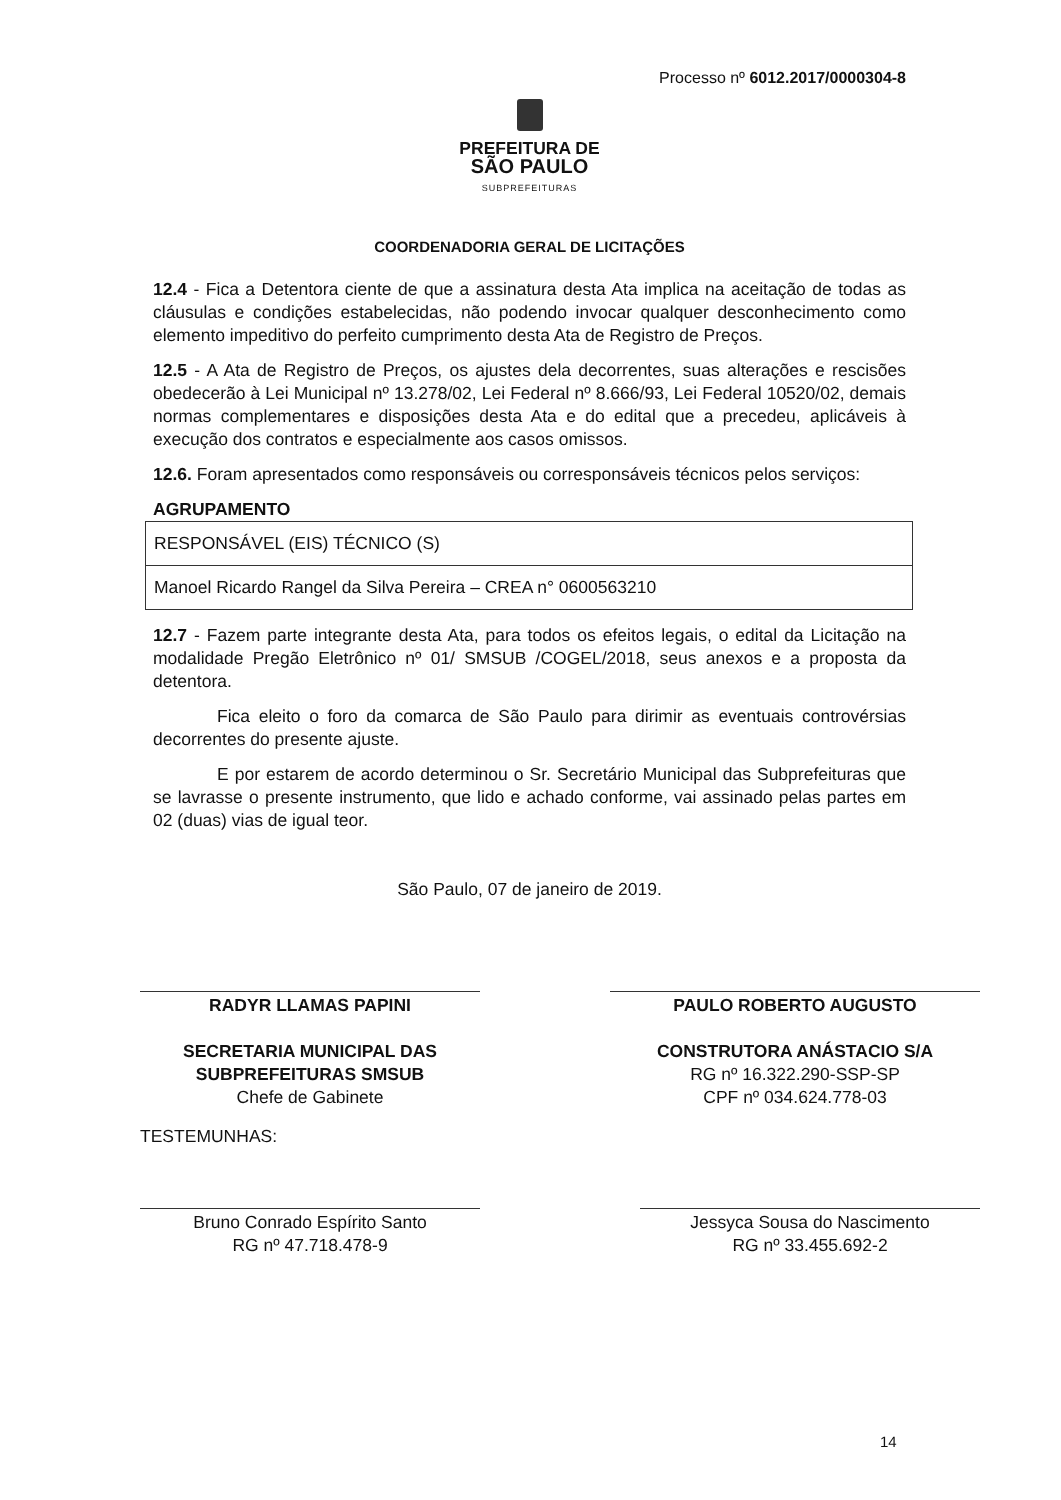Processo nº 6012.2017/0000304-8
PREFEITURA DE
SÃO PAULO
SUBPREFEITURAS
COORDENADORIA GERAL DE LICITAÇÕES
12.4 - Fica a Detentora ciente de que a assinatura desta Ata implica na aceitação de todas as cláusulas e condições estabelecidas, não podendo invocar qualquer desconhecimento como elemento impeditivo do perfeito cumprimento desta Ata de Registro de Preços.
12.5 - A Ata de Registro de Preços, os ajustes dela decorrentes, suas alterações e rescisões obedecerão à Lei Municipal nº 13.278/02, Lei Federal nº 8.666/93, Lei Federal 10520/02, demais normas complementares e disposições desta Ata e do edital que a precedeu, aplicáveis à execução dos contratos e especialmente aos casos omissos.
12.6. Foram apresentados como responsáveis ou corresponsáveis técnicos pelos serviços:
AGRUPAMENTO
| RESPONSÁVEL (EIS) TÉCNICO (S) |
| Manoel Ricardo Rangel da Silva Pereira – CREA n° 0600563210 |
12.7 - Fazem parte integrante desta Ata, para todos os efeitos legais, o edital da Licitação na modalidade Pregão Eletrônico nº 01/ SMSUB /COGEL/2018, seus anexos e a proposta da detentora.
Fica eleito o foro da comarca de São Paulo para dirimir as eventuais controvérsias decorrentes do presente ajuste.
E por estarem de acordo determinou o Sr. Secretário Municipal das Subprefeituras que se lavrasse o presente instrumento, que lido e achado conforme, vai assinado pelas partes em 02 (duas) vias de igual teor.
São Paulo, 07 de janeiro de 2019.
RADYR LLAMAS PAPINI
SECRETARIA MUNICIPAL DAS SUBPREFEITURAS SMSUB
Chefe de Gabinete
PAULO ROBERTO AUGUSTO
CONSTRUTORA ANÁSTACIO S/A
RG nº 16.322.290-SSP-SP
CPF nº 034.624.778-03
TESTEMUNHAS:
Bruno Conrado Espírito Santo
RG nº 47.718.478-9
Jessyca Sousa do Nascimento
RG nº 33.455.692-2
14